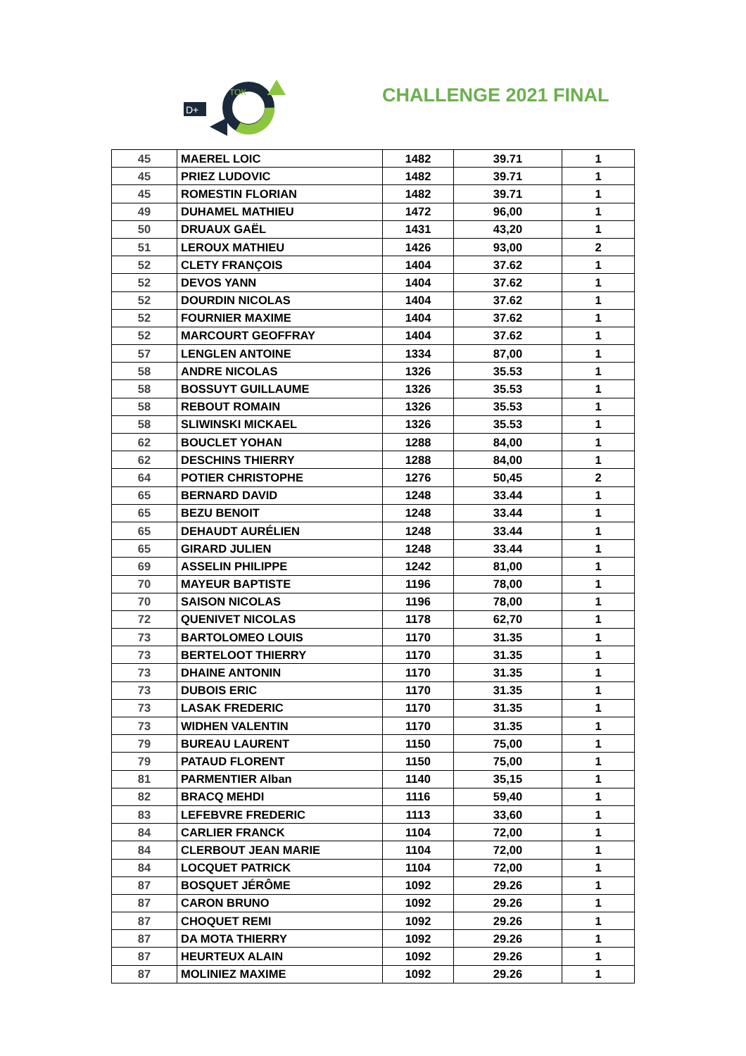D+
TOK
CHALLENGE 2021 FINAL
| 45 | MAEREL LOIC | 1482 | 39.71 | 1 |
| 45 | PRIEZ LUDOVIC | 1482 | 39.71 | 1 |
| 45 | ROMESTIN FLORIAN | 1482 | 39.71 | 1 |
| 49 | DUHAMEL MATHIEU | 1472 | 96,00 | 1 |
| 50 | DRUAUX GAËL | 1431 | 43,20 | 1 |
| 51 | LEROUX MATHIEU | 1426 | 93,00 | 2 |
| 52 | CLETY FRANÇOIS | 1404 | 37.62 | 1 |
| 52 | DEVOS YANN | 1404 | 37.62 | 1 |
| 52 | DOURDIN NICOLAS | 1404 | 37.62 | 1 |
| 52 | FOURNIER MAXIME | 1404 | 37.62 | 1 |
| 52 | MARCOURT GEOFFRAY | 1404 | 37.62 | 1 |
| 57 | LENGLEN ANTOINE | 1334 | 87,00 | 1 |
| 58 | ANDRE NICOLAS | 1326 | 35.53 | 1 |
| 58 | BOSSUYT GUILLAUME | 1326 | 35.53 | 1 |
| 58 | REBOUT ROMAIN | 1326 | 35.53 | 1 |
| 58 | SLIWINSKI MICKAEL | 1326 | 35.53 | 1 |
| 62 | BOUCLET YOHAN | 1288 | 84,00 | 1 |
| 62 | DESCHINS THIERRY | 1288 | 84,00 | 1 |
| 64 | POTIER CHRISTOPHE | 1276 | 50,45 | 2 |
| 65 | BERNARD DAVID | 1248 | 33.44 | 1 |
| 65 | BEZU BENOIT | 1248 | 33.44 | 1 |
| 65 | DEHAUDT AURÉLIEN | 1248 | 33.44 | 1 |
| 65 | GIRARD JULIEN | 1248 | 33.44 | 1 |
| 69 | ASSELIN PHILIPPE | 1242 | 81,00 | 1 |
| 70 | MAYEUR BAPTISTE | 1196 | 78,00 | 1 |
| 70 | SAISON NICOLAS | 1196 | 78,00 | 1 |
| 72 | QUENIVET NICOLAS | 1178 | 62,70 | 1 |
| 73 | BARTOLOMEO LOUIS | 1170 | 31.35 | 1 |
| 73 | BERTELOOT THIERRY | 1170 | 31.35 | 1 |
| 73 | DHAINE ANTONIN | 1170 | 31.35 | 1 |
| 73 | DUBOIS ERIC | 1170 | 31.35 | 1 |
| 73 | LASAK FREDERIC | 1170 | 31.35 | 1 |
| 73 | WIDHEN VALENTIN | 1170 | 31.35 | 1 |
| 79 | BUREAU LAURENT | 1150 | 75,00 | 1 |
| 79 | PATAUD FLORENT | 1150 | 75,00 | 1 |
| 81 | PARMENTIER Alban | 1140 | 35,15 | 1 |
| 82 | BRACQ MEHDI | 1116 | 59,40 | 1 |
| 83 | LEFEBVRE FREDERIC | 1113 | 33,60 | 1 |
| 84 | CARLIER FRANCK | 1104 | 72,00 | 1 |
| 84 | CLERBOUT JEAN MARIE | 1104 | 72,00 | 1 |
| 84 | LOCQUET PATRICK | 1104 | 72,00 | 1 |
| 87 | BOSQUET JÉRÔME | 1092 | 29.26 | 1 |
| 87 | CARON BRUNO | 1092 | 29.26 | 1 |
| 87 | CHOQUET REMI | 1092 | 29.26 | 1 |
| 87 | DA MOTA THIERRY | 1092 | 29.26 | 1 |
| 87 | HEURTEUX ALAIN | 1092 | 29.26 | 1 |
| 87 | MOLINIEZ MAXIME | 1092 | 29.26 | 1 |